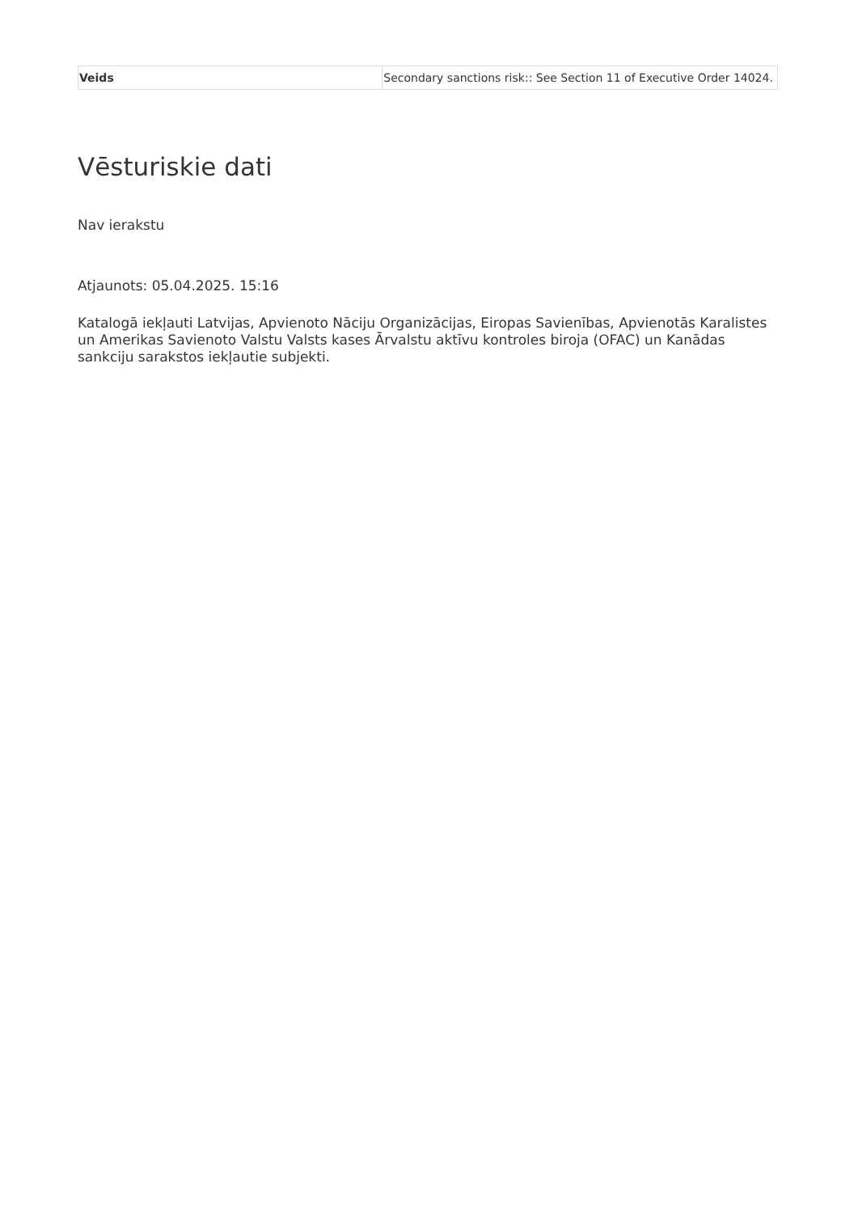| Veids | Secondary sanctions risk:: See Section 11 of Executive Order 14024. |
Vēsturiskie dati
Nav ierakstu
Atjaunots: 05.04.2025. 15:16
Katalogā iekļauti Latvijas, Apvienoto Nāciju Organizācijas, Eiropas Savienības, Apvienotās Karalistes un Amerikas Savienoto Valstu Valsts kases Ārvalstu aktīvu kontroles biroja (OFAC) un Kanādas sankciju sarakstos iekļautie subjekti.